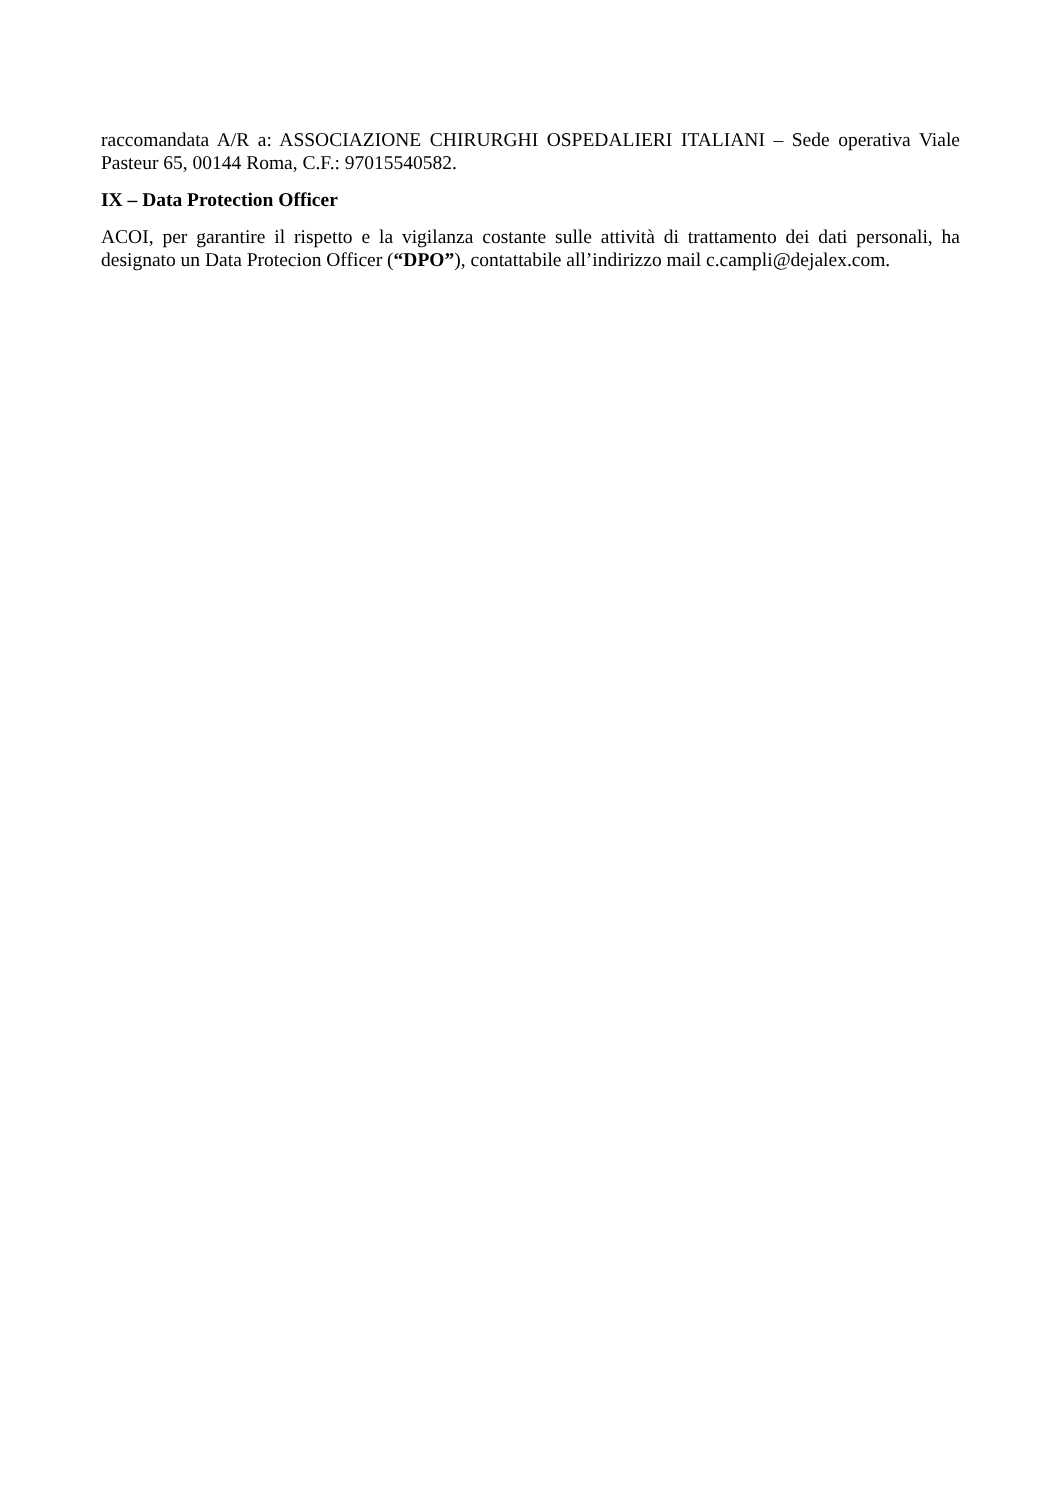raccomandata A/R a: ASSOCIAZIONE CHIRURGHI OSPEDALIERI ITALIANI – Sede operativa Viale Pasteur 65, 00144 Roma, C.F.: 97015540582.
IX – Data Protection Officer
ACOI, per garantire il rispetto e la vigilanza costante sulle attività di trattamento dei dati personali, ha designato un Data Protecion Officer (“DPO”), contattabile all’indirizzo mail c.campli@dejalex.com.